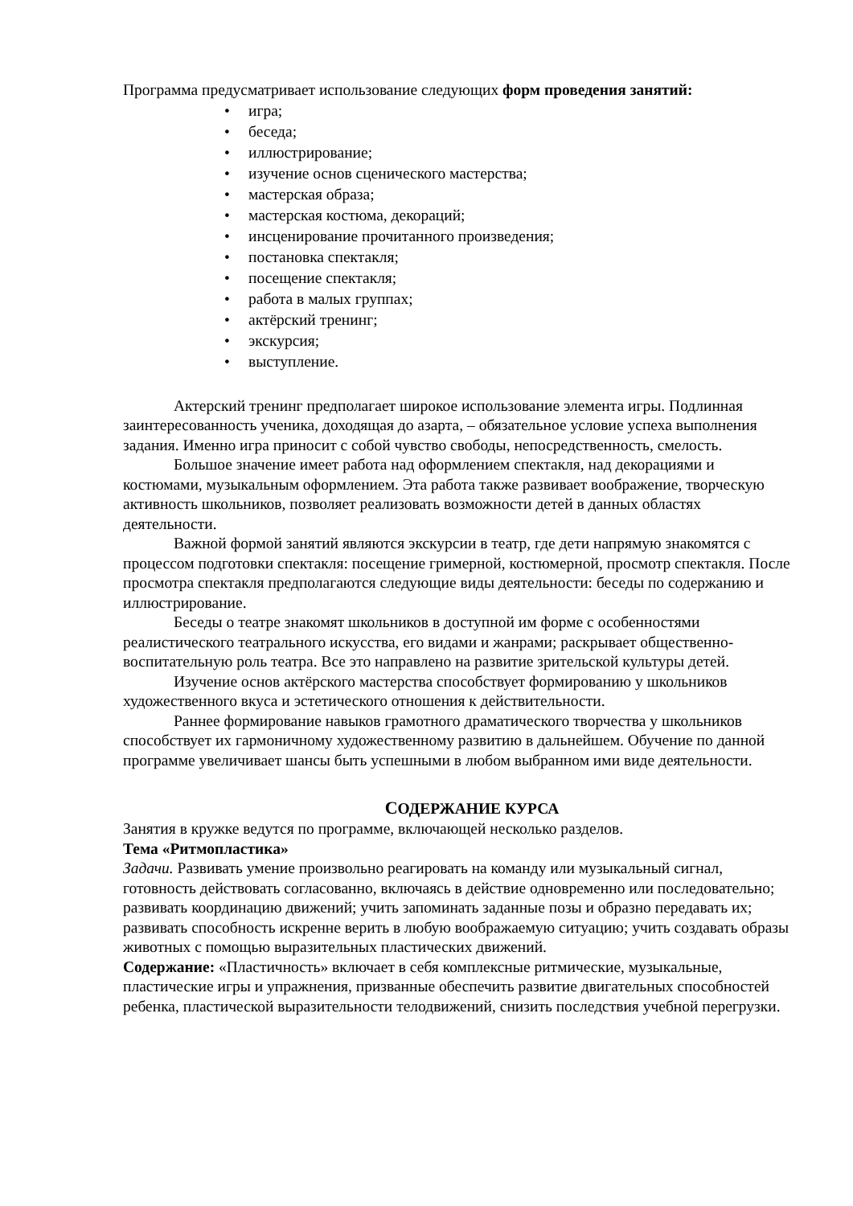Программа предусматривает использование следующих форм проведения занятий:
• игра;
• беседа;
• иллюстрирование;
• изучение основ сценического мастерства;
• мастерская образа;
• мастерская костюма, декораций;
• инсценирование прочитанного произведения;
• постановка спектакля;
• посещение спектакля;
• работа в малых группах;
• актёрский тренинг;
• экскурсия;
• выступление.
Актерский тренинг предполагает широкое использование элемента игры. Подлинная заинтересованность ученика, доходящая до азарта, – обязательное условие успеха выполнения задания. Именно игра приносит с собой чувство свободы, непосредственность, смелость.
Большое значение имеет работа над оформлением спектакля, над декорациями и костюмами, музыкальным оформлением. Эта работа также развивает воображение, творческую активность школьников, позволяет реализовать возможности детей в данных областях деятельности.
Важной формой занятий являются экскурсии в театр, где дети напрямую знакомятся с процессом подготовки спектакля: посещение гримерной, костюмерной, просмотр спектакля. После просмотра спектакля предполагаются следующие виды деятельности: беседы по содержанию и иллюстрирование.
Беседы о театре знакомят школьников в доступной им форме с особенностями реалистического театрального искусства, его видами и жанрами; раскрывает общественно-воспитательную роль театра. Все это направлено на развитие зрительской культуры детей.
Изучение основ актёрского мастерства способствует формированию у школьников художественного вкуса и эстетического отношения к действительности.
Раннее формирование навыков грамотного драматического творчества у школьников способствует их гармоничному художественному развитию в дальнейшем. Обучение по данной программе увеличивает шансы быть успешными в любом выбранном ими виде деятельности.
СОДЕРЖАНИЕ КУРСА
Занятия в кружке ведутся по программе, включающей несколько разделов.
Тема «Ритмопластика»
Задачи. Развивать умение произвольно реагировать на команду или музыкальный сигнал, готовность действовать согласованно, включаясь в действие одновременно или последовательно; развивать координацию движений; учить запоминать заданные позы и образно передавать их; развивать способность искренне верить в любую воображаемую ситуацию; учить создавать образы животных с помощью выразительных пластических движений.
Содержание: «Пластичность» включает в себя комплексные ритмические, музыкальные, пластические игры и упражнения, призванные обеспечить развитие двигательных способностей ребенка, пластической выразительности телодвижений, снизить последствия учебной перегрузки.